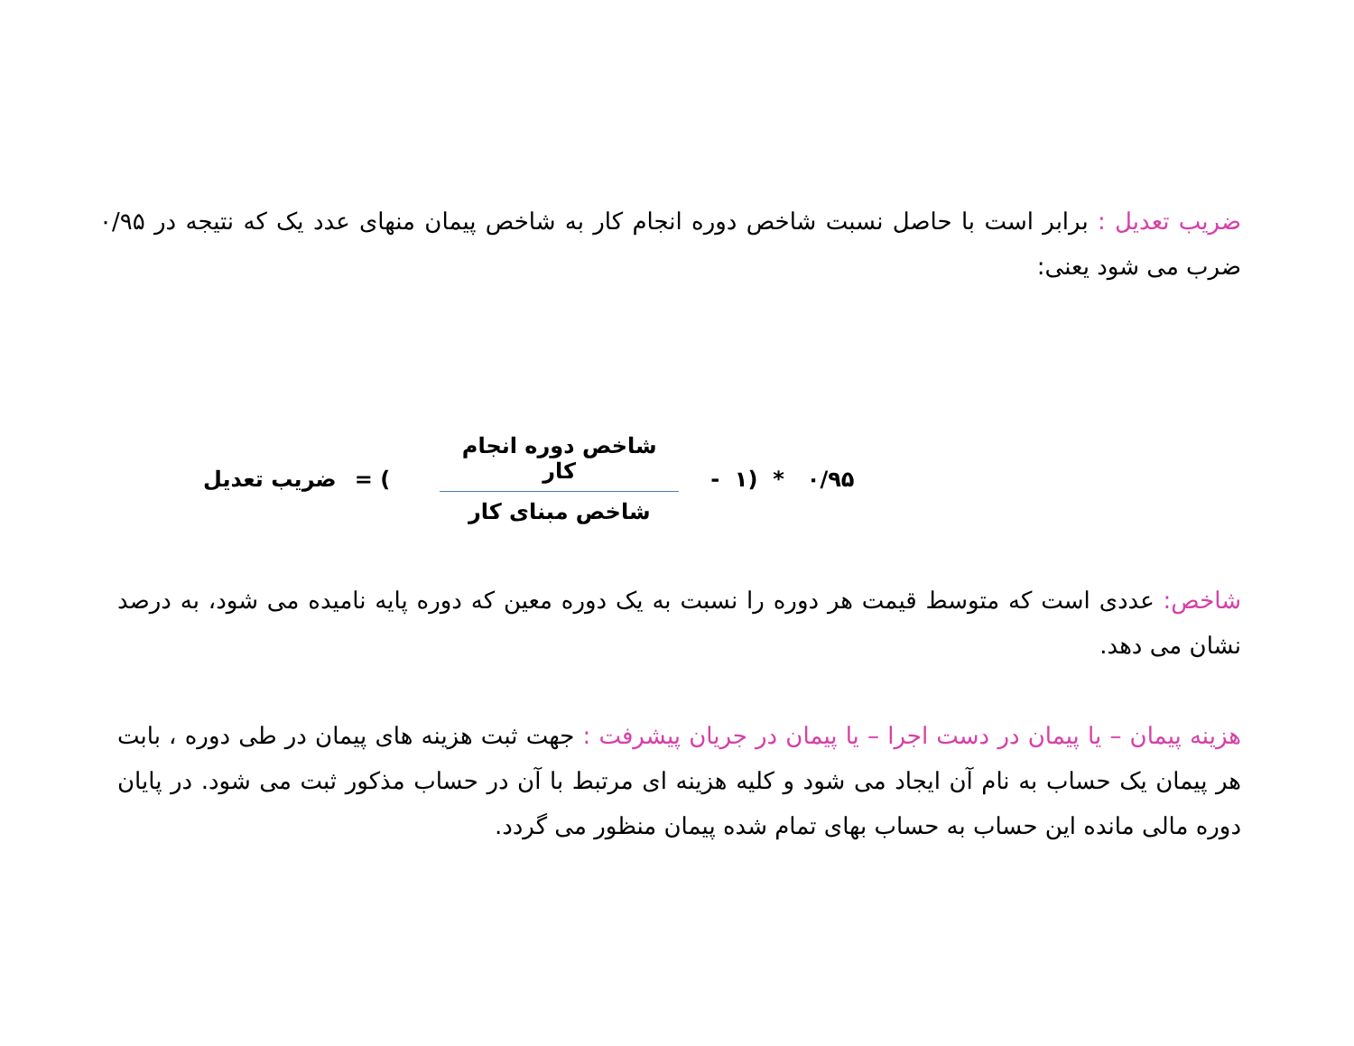ضریب تعدیل : برابر است با حاصل نسبت شاخص دوره انجام کار به شاخص پیمان منهای عدد یک که نتیجه در ۰/۹۵ ضرب می شود یعنی:
ضریب تعدیل = (
شاخص دوره انجام کار
شاخص مبنای کار
- ۱) * ۰/۹۵
شاخص: عددی است که متوسط قیمت هر دوره را نسبت به یک دوره معین که دوره پایه نامیده می شود، به درصد نشان می دهد.
هزینه پیمان – یا پیمان در دست اجرا – یا پیمان در جریان پیشرفت : جهت ثبت هزینه های پیمان در طی دوره ، بابت هر پیمان یک حساب به نام آن ایجاد می شود و کلیه هزینه ای مرتبط با آن در حساب مذکور ثبت می شود. در پایان دوره مالی مانده این حساب به حساب بهای تمام شده پیمان منظور می گردد.